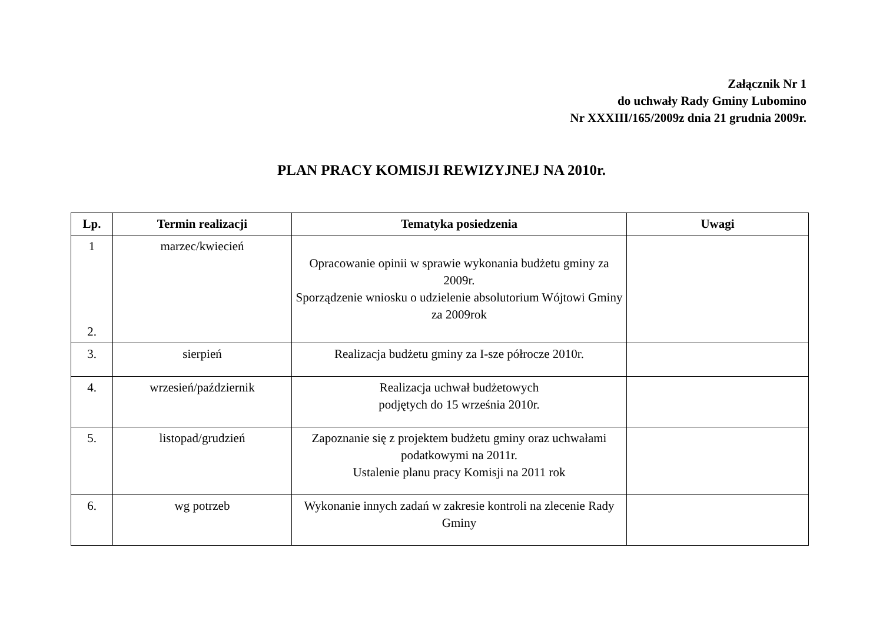Załącznik Nr 1
do uchwały Rady Gminy Lubomino
Nr XXXIII/165/2009z dnia 21 grudnia 2009r.
PLAN PRACY KOMISJI REWIZYJNEJ NA 2010r.
| Lp. | Termin realizacji | Tematyka posiedzenia | Uwagi |
| --- | --- | --- | --- |
| 1 2. | marzec/kwiecień | Opracowanie opinii w sprawie wykonania budżetu gminy za 2009r. Sporządzenie wniosku o udzielenie absolutorium Wójtowi Gminy za 2009rok | |
| 3. | sierpień | Realizacja budżetu gminy za I-sze półrocze 2010r. | |
| 4. | wrzesień/październik | Realizacja uchwał budżetowych podjętych do 15 września 2010r. | |
| 5. | listopad/grudzień | Zapoznanie się z projektem budżetu gminy oraz uchwałami podatkowymi na 2011r. Ustalenie planu pracy Komisji na 2011 rok | |
| 6. | wg potrzeb | Wykonanie innych zadań w zakresie kontroli na zlecenie Rady Gminy | |